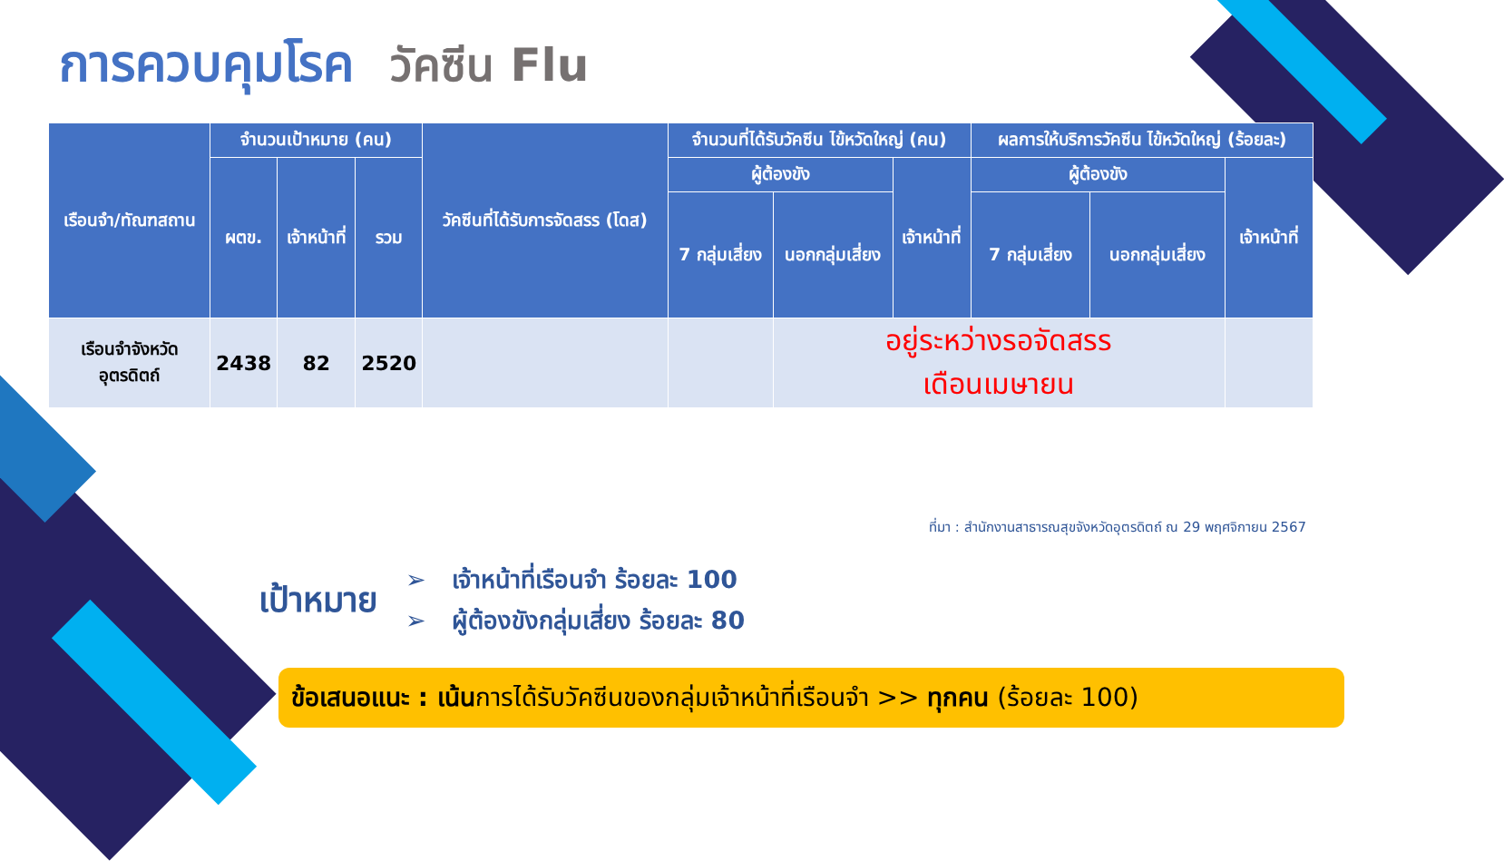การควบคุมโรค วัคซีน Flu
| เรือนจำ/ทัณฑสถาน | จำนวนเป้าหมาย (คน) | | | วัคซีนที่ได้รับการจัดสรร (โดส) | จำนวนที่ได้รับวัคซีน ไข้หวัดใหญ่ (คน) | | | ผลการให้บริการวัคซีน ไข้หวัดใหญ่ (ร้อยละ) | | |
| --- | --- | --- | --- | --- | --- | --- | --- | --- | --- | --- |
| | ผตข. | เจ้าหน้าที่ | รวม | | ผู้ต้องขัง | | เจ้าหน้าที่ | ผู้ต้องขัง | | เจ้าหน้าที่ |
| | | | | | 7 กลุ่มเสี่ยง | นอกกลุ่มเสี่ยง | | 7 กลุ่มเสี่ยง | นอกกลุ่มเสี่ยง | |
| เรือนจำจังหวัด อุตรดิตถ์ | 2438 | 82 | 2520 | | | อยู่ระหว่างรอจัดสรร เดือนเมษายน | | | | |
ที่มา : สำนักงานสาธารณสุขจังหวัดอุตรดิตถ์ ณ 29 พฤศจิกายน 2567
เป้าหมาย
➢ เจ้าหน้าที่เรือนจำ ร้อยละ 100
➢ ผู้ต้องขังกลุ่มเสี่ยง ร้อยละ 80
ข้อเสนอแนะ : เน้นการได้รับวัคซีนของกลุ่มเจ้าหน้าที่เรือนจำ >> ทุกคน (ร้อยละ 100)